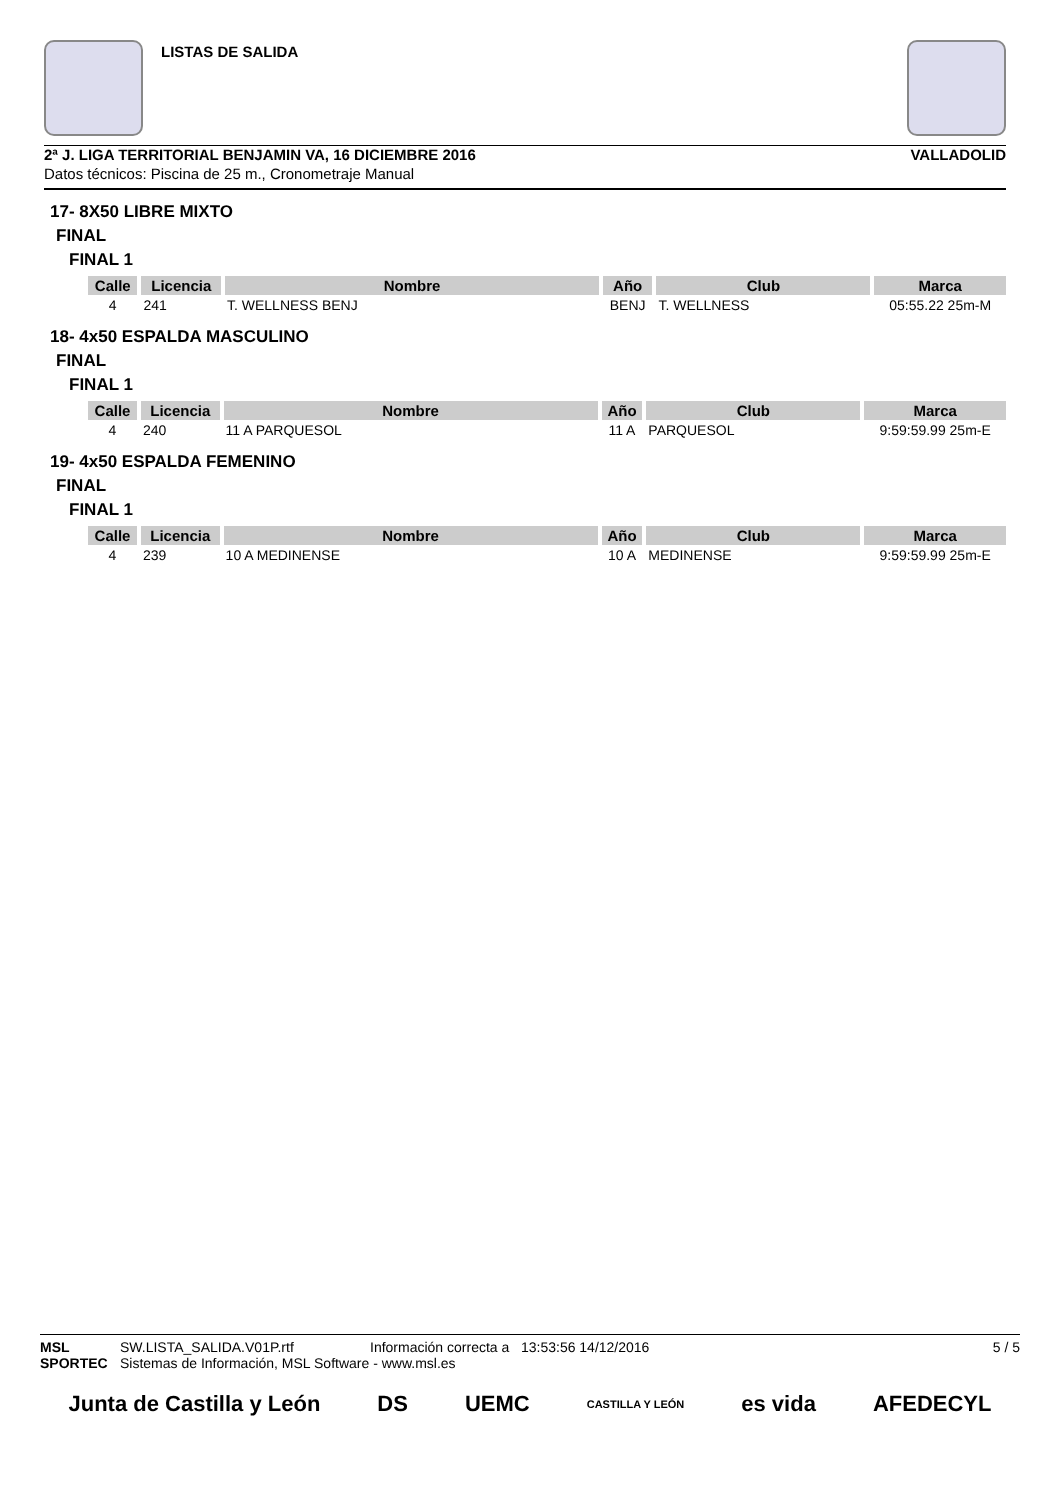LISTAS DE SALIDA
2ª J. LIGA TERRITORIAL BENJAMIN VA, 16 DICIEMBRE 2016 VALLADOLID
Datos técnicos: Piscina de 25 m., Cronometraje Manual
17- 8X50 LIBRE MIXTO
FINAL
FINAL 1
| Calle | Licencia | Nombre | Año | Club | Marca |
| --- | --- | --- | --- | --- | --- |
| 4 | 241 | T. WELLNESS BENJ | BENJ | T. WELLNESS | 05:55.22 25m-M |
18- 4x50 ESPALDA MASCULINO
FINAL
FINAL 1
| Calle | Licencia | Nombre | Año | Club | Marca |
| --- | --- | --- | --- | --- | --- |
| 4 | 240 | 11 A PARQUESOL | 11 A | PARQUESOL | 9:59:59.99 25m-E |
19- 4x50 ESPALDA FEMENINO
FINAL
FINAL 1
| Calle | Licencia | Nombre | Año | Club | Marca |
| --- | --- | --- | --- | --- | --- |
| 4 | 239 | 10 A MEDINENSE | 10 A | MEDINENSE | 9:59:59.99 25m-E |
MSL SW.LISTA_SALIDA.V01P.rtf Información correcta a 13:53:56 14/12/2016 5 / 5
SPORTEC Sistemas de Información, MSL Software - www.msl.es
Junta de Castilla y León DS UEMC CASTILLA Y LEÓN es vida AFEDECYL